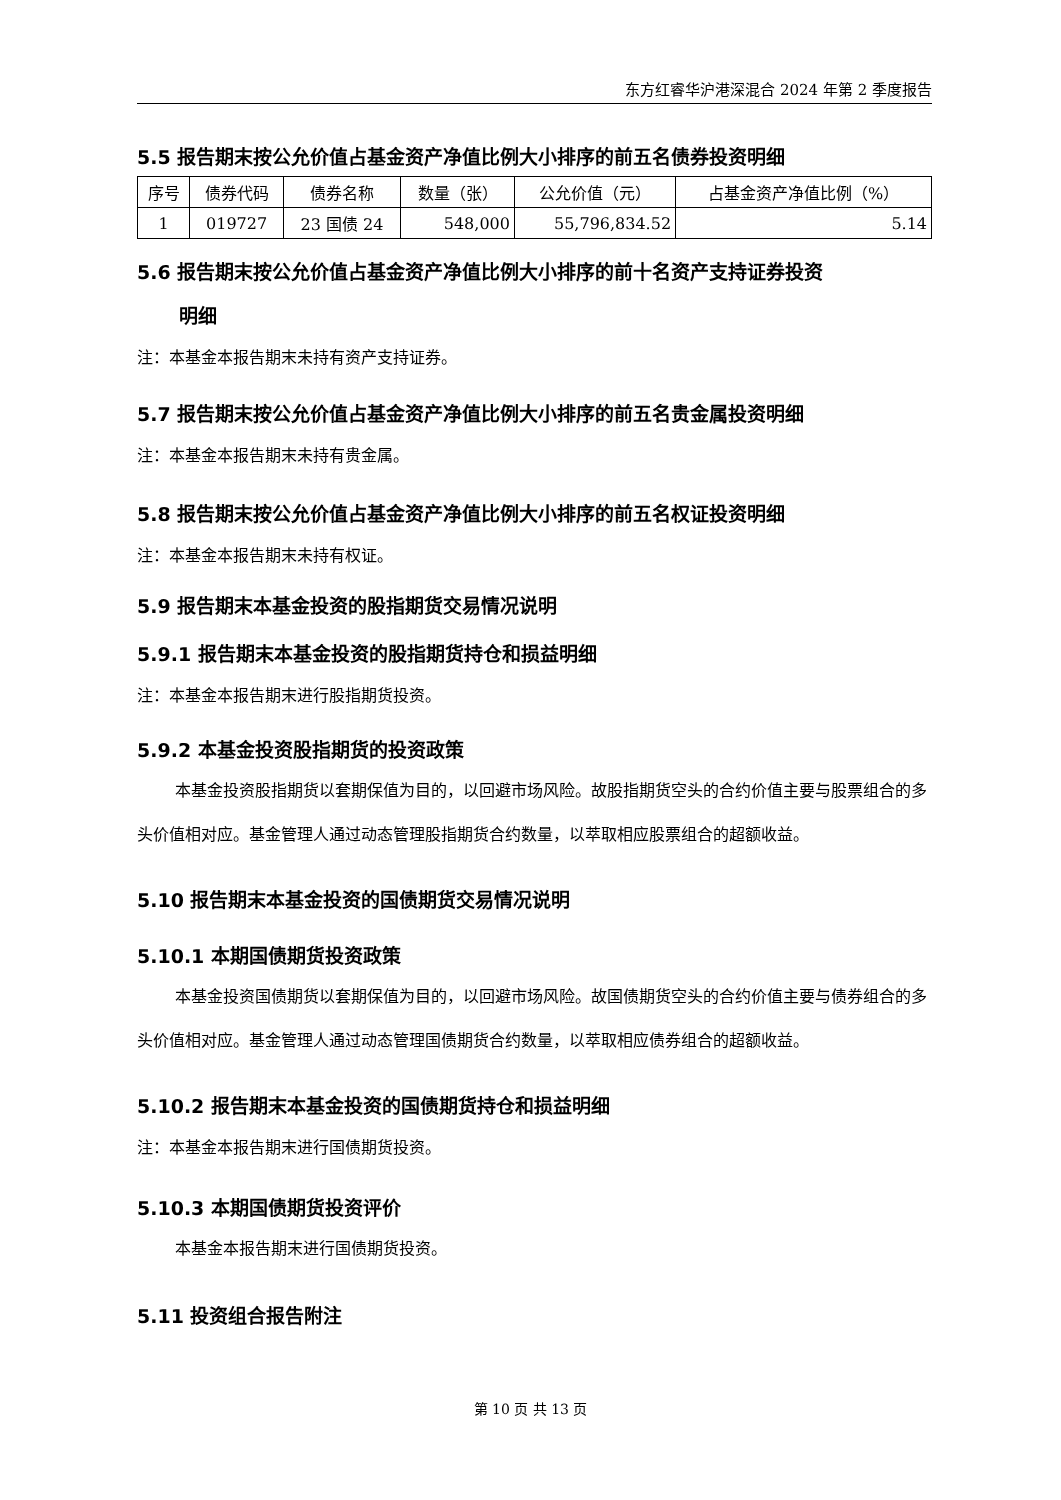东方红睿华沪港深混合 2024 年第 2 季度报告
5.5 报告期末按公允价值占基金资产净值比例大小排序的前五名债券投资明细
| 序号 | 债券代码 | 债券名称 | 数量（张） | 公允价值（元） | 占基金资产净值比例（%） |
| --- | --- | --- | --- | --- | --- |
| 1 | 019727 | 23 国债 24 | 548,000 | 55,796,834.52 | 5.14 |
5.6 报告期末按公允价值占基金资产净值比例大小排序的前十名资产支持证券投资
明细
注：本基金本报告期末未持有资产支持证券。
5.7 报告期末按公允价值占基金资产净值比例大小排序的前五名贵金属投资明细
注：本基金本报告期末未持有贵金属。
5.8 报告期末按公允价值占基金资产净值比例大小排序的前五名权证投资明细
注：本基金本报告期末未持有权证。
5.9 报告期末本基金投资的股指期货交易情况说明
5.9.1 报告期末本基金投资的股指期货持仓和损益明细
注：本基金本报告期末进行股指期货投资。
5.9.2 本基金投资股指期货的投资政策
本基金投资股指期货以套期保值为目的，以回避市场风险。故股指期货空头的合约价值主要与股票组合的多头价值相对应。基金管理人通过动态管理股指期货合约数量，以萃取相应股票组合的超额收益。
5.10 报告期末本基金投资的国债期货交易情况说明
5.10.1 本期国债期货投资政策
本基金投资国债期货以套期保值为目的，以回避市场风险。故国债期货空头的合约价值主要与债券组合的多头价值相对应。基金管理人通过动态管理国债期货合约数量，以萃取相应债券组合的超额收益。
5.10.2 报告期末本基金投资的国债期货持仓和损益明细
注：本基金本报告期末进行国债期货投资。
5.10.3 本期国债期货投资评价
本基金本报告期末进行国债期货投资。
5.11 投资组合报告附注
第 10 页 共 13 页